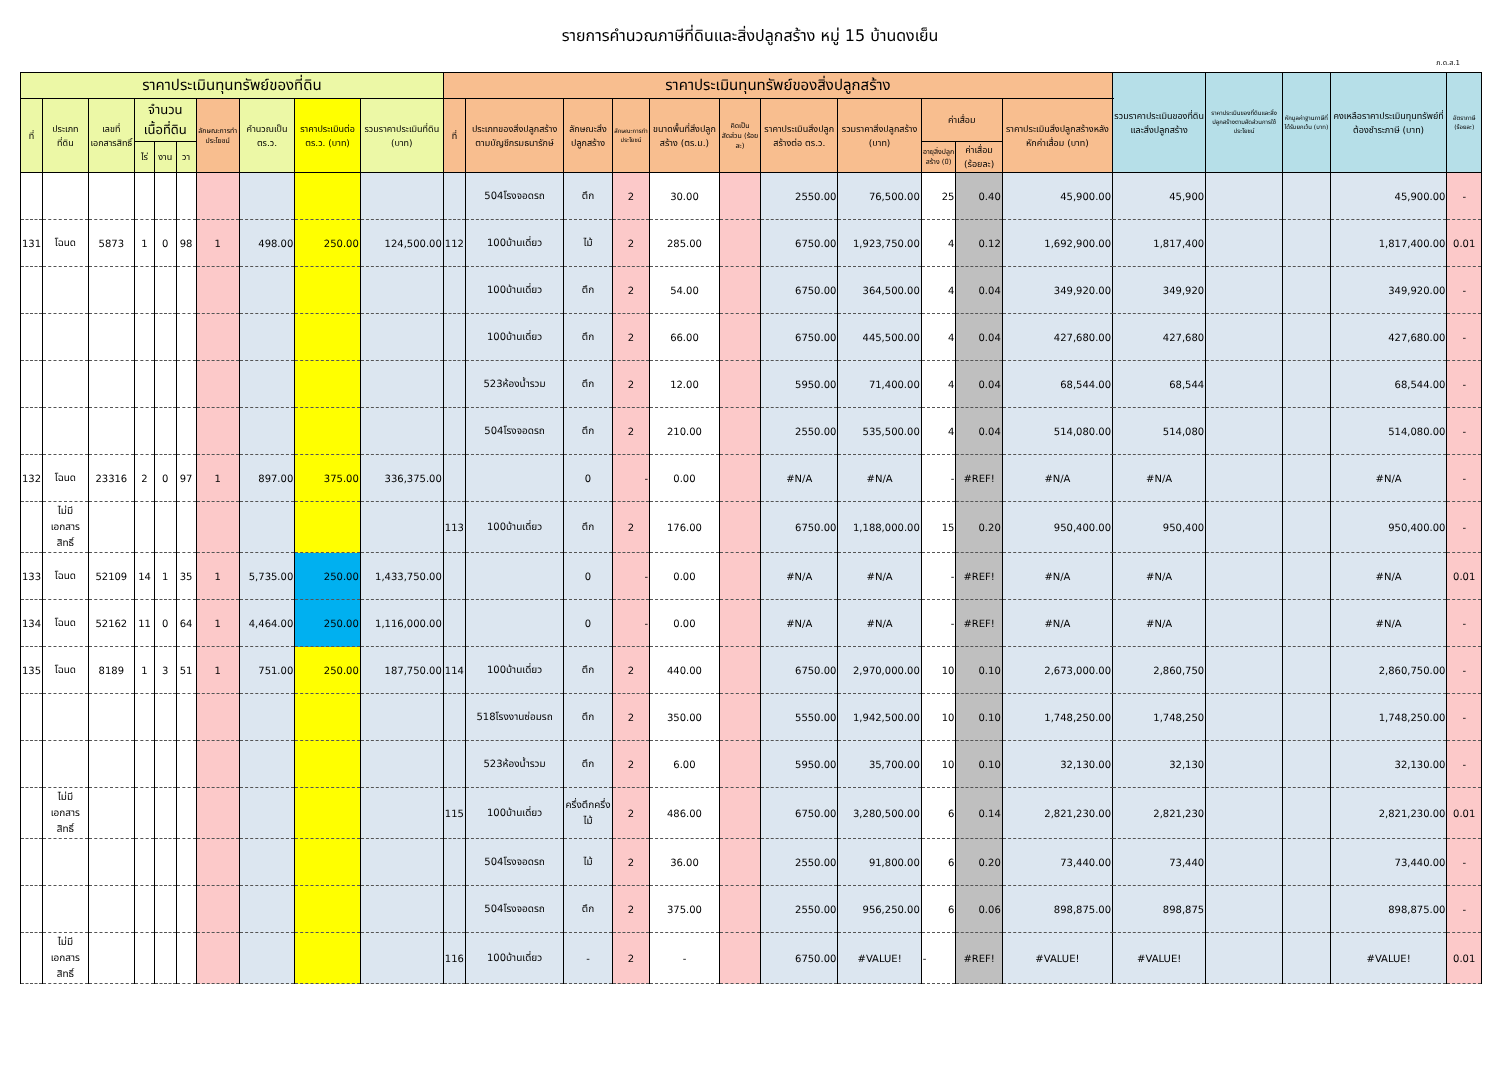รายการคำนวณภาษีที่ดินและสิ่งปลูกสร้าง หมู่ 15 บ้านดงเย็น
ภ.ด.ส.1
| ราคาประเมินทุนทรัพย์ของที่ดิน | | | | | | | | | | ราคาประเมินทุนทรัพย์ของสิ่งปลูกสร้าง | | | | | | | | | | | รวมราคาประเมินของที่ดินและสิ่งปลูกสร้าง | ราคาประเมินของที่ดินและสิ่งปลูกสร้างตามสัดส่วนการใช้ประโยชน์ | หักมูลค่าฐานภาษีที่ได้รับยกเว้น (บาท) | คงเหลือราคาประเมินทุนทรัพย์ที่ต้องชำระภาษี (บาท) | อัตราภาษี (ร้อยละ) |
| --- | --- | --- | --- | --- | --- | --- | --- | --- | --- | --- | --- | --- | --- | --- | --- | --- | --- | --- | --- | --- | --- | --- | --- | --- | --- |
| ที่ | ประเภทที่ดิน | เลขที่เอกสารสิทธิ์ | จำนวนเนื้อที่ดิน | | | ลักษณะการทำประโยชน์ | คำนวณเป็น ตร.ว. | ราคาประเมินต่อ ตร.ว. (บาท) | รวมราคาประเมินที่ดิน (บาท) | ที่ | ประเภทของสิ่งปลูกสร้างตามบัญชีกรมธนารักษ์ | ลักษณะสิ่งปลูกสร้าง | ลักษณะการทำประโยชน์ | ขนาดพื้นที่สิ่งปลูกสร้าง (ตร.ม.) | คิดเป็นสัดส่วน (ร้อยละ) | ราคาประเมินสิ่งปลูกสร้างต่อ ตร.ว. | รวมราคาสิ่งปลูกสร้าง (บาท) | ค่าเสื่อม | | ราคาประเมินสิ่งปลูกสร้างหลังหักค่าเสื่อม (บาท) | | | | | |
| | | | ไร่ | งาน | วา | | | | | | | | | | | | | อายุสิ่งปลูกสร้าง (ปี) | ค่าเสื่อม (ร้อยละ) | | | | | | |
| | | | | | | | | | | | 504โรงจอดรถ | ตึก | 2 | 30.00 | | 2550.00 | 76,500.00 | 25 | 0.40 | 45,900.00 | 45,900 | | | 45,900.00 | - |
| 131 | โฉนด | 5873 | 1 | 0 | 98 | 1 | 498.00 | 250.00 | 124,500.00 | 112 | 100บ้านเดี่ยว | ไม้ | 2 | 285.00 | | 6750.00 | 1,923,750.00 | 4 | 0.12 | 1,692,900.00 | 1,817,400 | | | 1,817,400.00 | 0.01 |
| | | | | | | | | | | | 100บ้านเดี่ยว | ตึก | 2 | 54.00 | | 6750.00 | 364,500.00 | 4 | 0.04 | 349,920.00 | 349,920 | | | 349,920.00 | - |
| | | | | | | | | | | | 100บ้านเดี่ยว | ตึก | 2 | 66.00 | | 6750.00 | 445,500.00 | 4 | 0.04 | 427,680.00 | 427,680 | | | 427,680.00 | - |
| | | | | | | | | | | | 523ห้องน้ำรวม | ตึก | 2 | 12.00 | | 5950.00 | 71,400.00 | 4 | 0.04 | 68,544.00 | 68,544 | | | 68,544.00 | - |
| | | | | | | | | | | | 504โรงจอดรถ | ตึก | 2 | 210.00 | | 2550.00 | 535,500.00 | 4 | 0.04 | 514,080.00 | 514,080 | | | 514,080.00 | - |
| 132 | โฉนด | 23316 | 2 | 0 | 97 | 1 | 897.00 | 375.00 | 336,375.00 | | | 0 | - | 0.00 | | #N/A | #N/A | - | #REF! | #N/A | #N/A | | | #N/A | - |
| | ไม่มีเอกสารสิทธิ์ | | | | | | | | | 113 | 100บ้านเดี่ยว | ตึก | 2 | 176.00 | | 6750.00 | 1,188,000.00 | 15 | 0.20 | 950,400.00 | 950,400 | | | 950,400.00 | - |
| 133 | โฉนด | 52109 | 14 | 1 | 35 | 1 | 5,735.00 | 250.00 | 1,433,750.00 | | | 0 | - | 0.00 | | #N/A | #N/A | - | #REF! | #N/A | #N/A | | | #N/A | 0.01 |
| 134 | โฉนด | 52162 | 11 | 0 | 64 | 1 | 4,464.00 | 250.00 | 1,116,000.00 | | | 0 | - | 0.00 | | #N/A | #N/A | - | #REF! | #N/A | #N/A | | | #N/A | - |
| 135 | โฉนด | 8189 | 1 | 3 | 51 | 1 | 751.00 | 250.00 | 187,750.00 | 114 | 100บ้านเดี่ยว | ตึก | 2 | 440.00 | | 6750.00 | 2,970,000.00 | 10 | 0.10 | 2,673,000.00 | 2,860,750 | | | 2,860,750.00 | - |
| | | | | | | | | | | | 518โรงงานซ่อมรถ | ตึก | 2 | 350.00 | | 5550.00 | 1,942,500.00 | 10 | 0.10 | 1,748,250.00 | 1,748,250 | | | 1,748,250.00 | - |
| | | | | | | | | | | | 523ห้องน้ำรวม | ตึก | 2 | 6.00 | | 5950.00 | 35,700.00 | 10 | 0.10 | 32,130.00 | 32,130 | | | 32,130.00 | - |
| | ไม่มีเอกสารสิทธิ์ | | | | | | | | | 115 | 100บ้านเดี่ยว | ครึ่งตึกครึ่งไม้ | 2 | 486.00 | | 6750.00 | 3,280,500.00 | 6 | 0.14 | 2,821,230.00 | 2,821,230 | | | 2,821,230.00 | 0.01 |
| | | | | | | | | | | | 504โรงจอดรถ | ไม้ | 2 | 36.00 | | 2550.00 | 91,800.00 | 6 | 0.20 | 73,440.00 | 73,440 | | | 73,440.00 | - |
| | | | | | | | | | | | 504โรงจอดรถ | ตึก | 2 | 375.00 | | 2550.00 | 956,250.00 | 6 | 0.06 | 898,875.00 | 898,875 | | | 898,875.00 | - |
| | ไม่มีเอกสารสิทธิ์ | | | | | | | | | 116 | 100บ้านเดี่ยว | - | 2 | - | | 6750.00 | #VALUE! | - | #REF! | #VALUE! | #VALUE! | | | #VALUE! | 0.01 |